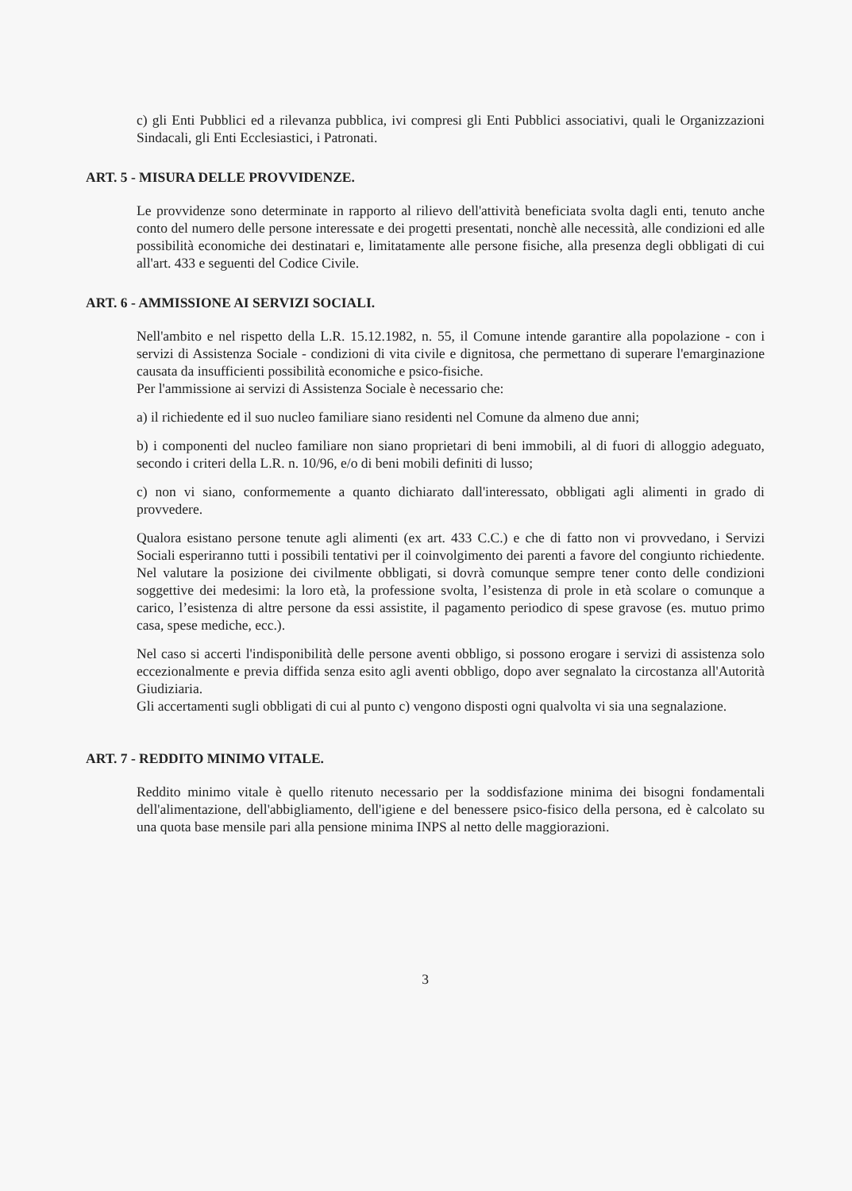c) gli Enti Pubblici ed a rilevanza pubblica, ivi compresi gli Enti Pubblici associativi, quali le Organizzazioni Sindacali, gli Enti Ecclesiastici, i Patronati.
ART. 5 - MISURA DELLE PROVVIDENZE.
Le provvidenze sono determinate in rapporto al rilievo dell'attività beneficiata svolta dagli enti, tenuto anche conto del numero delle persone interessate e dei progetti presentati, nonchè alle necessità, alle condizioni ed alle possibilità economiche dei destinatari e, limitatamente alle persone fisiche, alla presenza degli obbligati di cui all'art. 433 e seguenti del Codice Civile.
ART. 6 - AMMISSIONE AI SERVIZI SOCIALI.
Nell'ambito e nel rispetto della L.R. 15.12.1982, n. 55, il Comune intende garantire alla popolazione - con i servizi di Assistenza Sociale - condizioni di vita civile e dignitosa, che permettano di superare l'emarginazione causata da insufficienti possibilità economiche e psico-fisiche.
Per l'ammissione ai servizi di Assistenza Sociale è necessario che:
a) il richiedente ed il suo nucleo familiare siano residenti nel Comune da almeno due anni;
b) i componenti del nucleo familiare non siano proprietari di beni immobili, al di fuori di alloggio adeguato, secondo i criteri della L.R. n. 10/96, e/o di beni mobili definiti di lusso;
c) non vi siano, conformemente a quanto dichiarato dall'interessato, obbligati agli alimenti in grado di provvedere.
Qualora esistano persone tenute agli alimenti (ex art. 433 C.C.) e che di fatto non vi provvedano, i Servizi Sociali esperiranno tutti i possibili tentativi per il coinvolgimento dei parenti a favore del congiunto richiedente. Nel valutare la posizione dei civilmente obbligati, si dovrà comunque sempre tener conto delle condizioni soggettive dei medesimi: la loro età, la professione svolta, l’esistenza di prole in età scolare o comunque a carico, l’esistenza di altre persone da essi assistite, il pagamento periodico di spese gravose (es. mutuo primo casa, spese mediche, ecc.).
Nel caso si accerti l'indisponibilità delle persone aventi obbligo, si possono erogare i servizi di assistenza solo eccezionalmente e previa diffida senza esito agli aventi obbligo, dopo aver segnalato la circostanza all'Autorità Giudiziaria.
Gli accertamenti sugli obbligati di cui al punto c) vengono disposti ogni qualvolta vi sia una segnalazione.
ART. 7 - REDDITO MINIMO VITALE.
Reddito minimo vitale è quello ritenuto necessario per la soddisfazione minima dei bisogni fondamentali dell'alimentazione, dell'abbigliamento, dell'igiene e del benessere psico-fisico della persona, ed è calcolato su una quota base mensile pari alla pensione minima INPS al netto delle maggiorazioni.
3